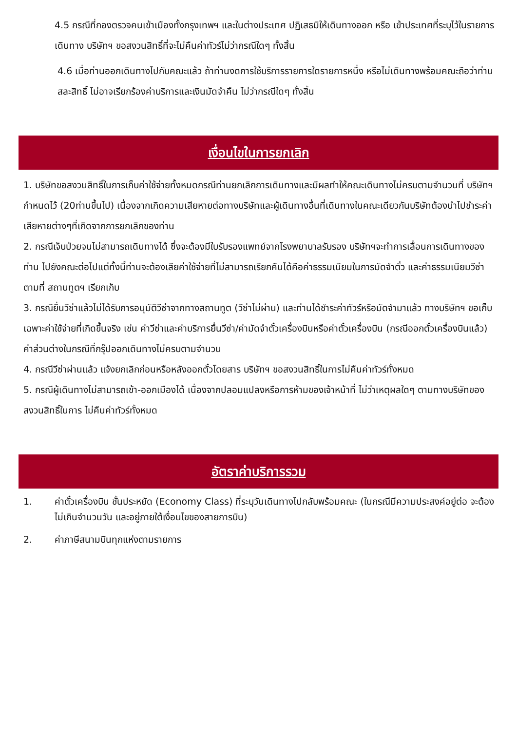4.5 กรณีที่กองตรวจคนเข้าเมืองทั้งกรุงเทพฯ และในต่างประเทศ ปฏิเสธมิให้เดินทางออก หรือ เข้าประเทศที่ระบุไว้ในรายการเดินทาง บริษัทฯ ขอสงวนสิทธิ์ที่จะไม่คืนค่าทัวร์ไม่ว่ากรณีใดๆ ทั้งสิ้น
4.6 เมื่อท่านออกเดินทางไปกับคณะแล้ว ถ้าท่านงดการใช้บริการรายการใดรายการหนึ่ง หรือไม่เดินทางพร้อมคณะถือว่าท่านสละสิทธิ์ ไม่อาจเรียกร้องค่าบริการและเงินมัดจำคืน ไม่ว่ากรณีใดๆ ทั้งสิ้น
เงื่อนไขในการยกเลิก
1. บริษัทขอสงวนสิทธิ์ในการเก็บค่าใช้จ่ายทั้งหมดกรณีท่านยกเลิกการเดินทางและมีผลทำให้คณะเดินทางไม่ครบตามจำนวนที่ บริษัทฯกำหนดไว้ (20ท่านขึ้นไป) เนื่องจากเกิดความเสียหายต่อทางบริษัทและผู้เดินทางอื่นที่เดินทางในคณะเดียวกันบริษัทต้องนำไปชำระค่าเสียหายต่างๆที่เกิดจากการยกเลิกของท่าน
2. กรณีเจ็บป่วยจนไม่สามารถเดินทางได้ ซึ่งจะต้องมีใบรับรองแพทย์จากโรงพยาบาลรับรอง บริษัทฯจะทำการเลื่อนการเดินทางของท่าน ไปยังคณะต่อไปแต่ทั้งนี้ท่านจะต้องเสียค่าใช้จ่ายที่ไม่สามารถเรียกคืนได้คือค่าธรรมเนียมในการมัดจำตั๋ว และค่าธรรมเนียมวีซ่าตามที่ สถานทูตฯ เรียกเก็บ
3. กรณียื่นวีซ่าแล้วไม่ได้รับการอนุมัติวีซ่าจากทางสถานทูต (วีซ่าไม่ผ่าน) และท่านได้ชำระค่าทัวร์หรือมัดจำมาแล้ว ทางบริษัทฯ ขอเก็บเฉพาะค่าใช้จ่ายที่เกิดขึ้นจริง เช่น ค่าวีซ่าและค่าบริการยื่นวีซ่า/ค่ามัดจำตั๋วเครื่องบินหรือค่าตั๋วเครื่องบิน (กรณีออกตั๋วเครื่องบินแล้ว) ค่าส่วนต่างในกรณีที่กรุ๊ปออกเดินทางไม่ครบตามจำนวน
4. กรณีวีซ่าผ่านแล้ว แจ้งยกเลิกก่อนหรือหลังออกตั๋วโดยสาร บริษัทฯ ขอสงวนสิทธิ์ในการไม่คืนค่าทัวร์ทั้งหมด
5. กรณีผู้เดินทางไม่สามารถเข้า-ออกเมืองได้ เนื่องจากปลอมแปลงหรือการห้ามของเจ้าหน้าที่ ไม่ว่าเหตุผลใดๆ ตามทางบริษัทของสงวนสิทธิ์ในการ ไม่คืนค่าทัวร์ทั้งหมด
อัตราค่าบริการรวม
1. ค่าตั๋วเครื่องบิน ชั้นประหยัด (Economy Class) ที่ระบุวันเดินทางไปกลับพร้อมคณะ (ในกรณีมีความประสงค์อยู่ต่อ จะต้องไม่เกินจำนวนวัน และอยู่ภายใต้เงื่อนไขของสายการบิน)
2. ค่าภาษีสนามบินทุกแห่งตามรายการ